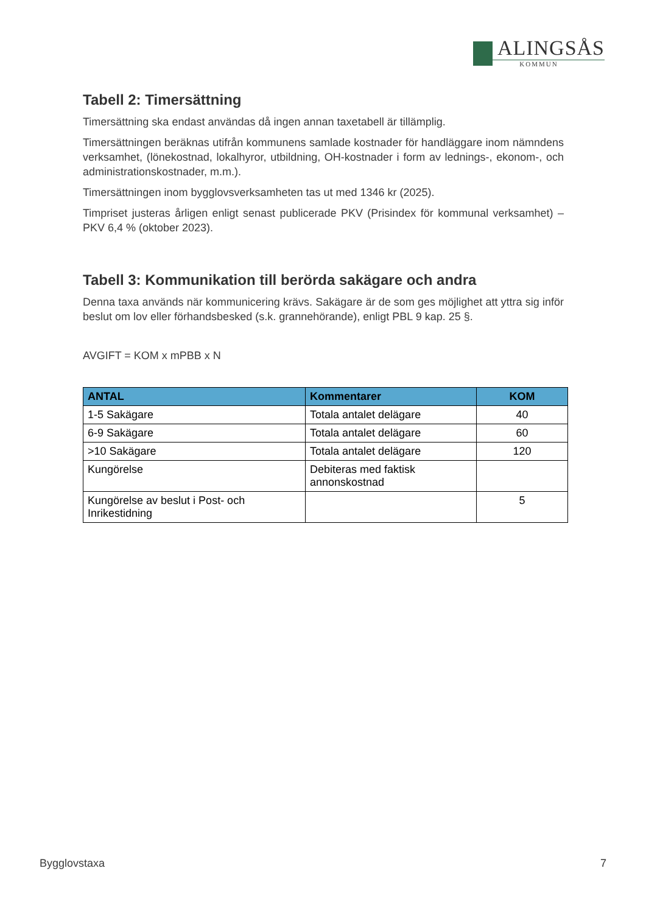ALINGSÅS
KOMMUN
Tabell 2: Timersättning
Timersättning ska endast användas då ingen annan taxetabell är tillämplig.
Timersättningen beräknas utifrån kommunens samlade kostnader för handläggare inom nämndens verksamhet, (lönekostnad, lokalhyror, utbildning, OH-kostnader i form av lednings-, ekonom-, och administrationskostnader, m.m.).
Timersättningen inom bygglovsverksamheten tas ut med 1346 kr (2025).
Timpriset justeras årligen enligt senast publicerade PKV (Prisindex för kommunal verksamhet) –PKV 6,4 % (oktober 2023).
Tabell 3: Kommunikation till berörda sakägare och andra
Denna taxa används när kommunicering krävs. Sakägare är de som ges möjlighet att yttra sig inför beslut om lov eller förhandsbesked (s.k. grannehörande), enligt PBL 9 kap. 25 §.
AVGIFT = KOM x mPBB x N
| ANTAL | Kommentarer | KOM |
| --- | --- | --- |
| 1-5 Sakägare | Totala antalet delägare | 40 |
| 6-9 Sakägare | Totala antalet delägare | 60 |
| >10 Sakägare | Totala antalet delägare | 120 |
| Kungörelse | Debiteras med faktisk annonskostnad | |
| Kungörelse av beslut i Post- och Inrikestidning | | 5 |
Bygglovstaxa 7